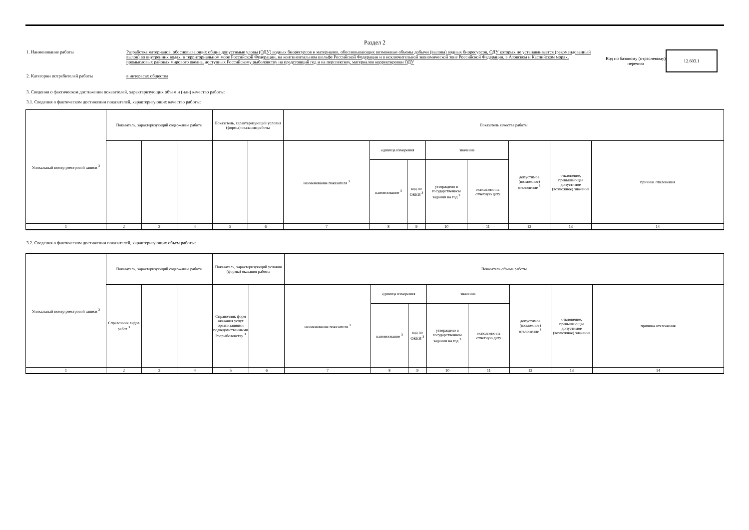Раздел 2
1. Наименование работы Разработка материалов, обосновывающих общие допустимые уловы (ОДУ) водных биоресурсов и материалов, обосновывающих возможные объемы добычи (вылова) водных биоресурсов, ОДУ которых не устанавливается (рекомендованный вылов) во внутренних водах, в территориальном море Российской Федерации, на континентальном шельфе Российской Федерации и в исключительной экономической зоне Российской Федерации, в Азовском и Каспийском морях, промысловых районах мирового океана, доступных Российскому рыболовству на предстоящий год и на перспективу, материалов корректировки ОДУ
Код по базовому (отраслевому) перечню
12.603.1
2. Категории потребителей работы в интересах общества
3. Сведения о фактическом достижении показателей, характеризующих объем и (или) качество работы:
3.1. Сведения о фактическом достижении показателей, характеризующих качество работы:
| Уникальный номер реестровой записи <sup>3</sup> | Показатель, характеризующий содержание работы | | | Показатель, характеризующий условия (формы) оказания работы | | Показатель качества работы | | | | | | | |
| | | | | | | наименование показателя <sup>3</sup> | единица измерения | | значение | | допустимое (возможное) отклонение <sup>3</sup> | отклонение, превышающее допустимое (возможное) значение | причина отклонения |
| | | | | | | | наименование <sup>3</sup> | код по ОКЕИ <sup>3</sup> | утверждено в государственном задании на год <sup>3</sup> | исполнено на отчетную дату | | | |
| 1 | 2 | 3 | 4 | 5 | 6 | 7 | 8 | 9 | 10 | 11 | 12 | 13 | 14 |
3.2. Сведения о фактическом достижении показателей, характеризующих объем работы:
| Уникальный номер реестровой записи <sup>3</sup> | Показатель, характеризующий содержание работы | | | Показатель, характеризующий условия (формы) оказания работы | | Показатель объема работы | | | | | | | |
| | Справочник видов работ <sup>3</sup> | | | Справочник форм оказания услуг организациями подведомственными Росрыболовству <sup>3</sup> | | наименование показателя <sup>3</sup> | единица измерения | | значение | | допустимое (возможное) отклонение <sup>3</sup> | отклонение, превышающее допустимое (возможное) значение | причина отклонения |
| | | | | | | | наименование <sup>3</sup> | код по ОКЕИ <sup>3</sup> | утверждено в государственном задании на год <sup>3</sup> | исполнено на отчетную дату | | | |
| 1 | 2 | 3 | 4 | 5 | 6 | 7 | 8 | 9 | 10 | 11 | 12 | 13 | 14 |